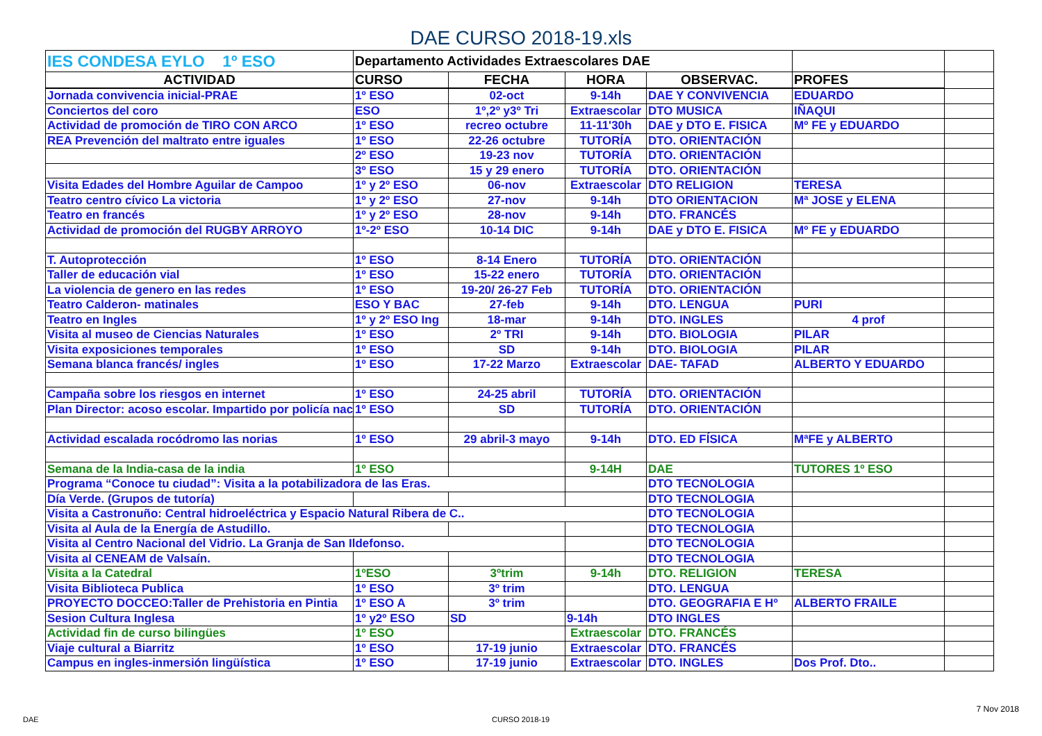DAE CURSO 2018-19.xls
| IES CONDESA EYLO 1º ESO | Departamento Actividades Extraescolares DAE | | | | | |
| ACTIVIDAD | CURSO | FECHA | HORA | OBSERVAC. | PROFES | |
| Jornada convivencia inicial-PRAE | 1º ESO | 02-oct | 9-14h | DAE Y CONVIVENCIA | EDUARDO | |
| Conciertos del coro | ESO | 1º,2º y3º Tri | Extraescolar | DTO MUSICA | IÑAQUI | |
| Actividad de promoción de TIRO CON ARCO | 1º ESO | recreo octubre | 11-11'30h | DAE y DTO E. FISICA | Mº FE y EDUARDO | |
| REA Prevención del maltrato entre iguales | 1º ESO | 22-26 octubre | TUTORÍA | DTO. ORIENTACIÓN | | |
| | 2º ESO | 19-23 nov | TUTORÍA | DTO. ORIENTACIÓN | | |
| | 3º ESO | 15 y 29 enero | TUTORÍA | DTO. ORIENTACIÓN | | |
| Visita Edades del Hombre Aguilar de Campoo | 1º y 2º ESO | 06-nov | Extraescolar | DTO RELIGION | TERESA | |
| Teatro centro cívico La victoria | 1º y 2º ESO | 27-nov | 9-14h | DTO ORIENTACION | Mª JOSE y ELENA | |
| Teatro en francés | 1º y 2º ESO | 28-nov | 9-14h | DTO. FRANCÉS | | |
| Actividad de promoción del RUGBY ARROYO | 1º-2º ESO | 10-14 DIC | 9-14h | DAE y DTO E. FISICA | Mº FE y EDUARDO | |
| T. Autoprotección | 1º ESO | 8-14 Enero | TUTORÍA | DTO. ORIENTACIÓN | | |
| Taller de educación vial | 1º ESO | 15-22 enero | TUTORÍA | DTO. ORIENTACIÓN | | |
| La violencia de genero en las redes | 1º ESO | 19-20/ 26-27 Feb | TUTORÍA | DTO. ORIENTACIÓN | | |
| Teatro Calderon- matinales | ESO Y BAC | 27-feb | 9-14h | DTO. LENGUA | PURI | |
| Teatro en Ingles | 1º y 2º ESO Ing | 18-mar | 9-14h | DTO. INGLES | 4 prof | |
| Visita al museo de Ciencias Naturales | 1º ESO | 2º TRI | 9-14h | DTO. BIOLOGIA | PILAR | |
| Visita exposiciones temporales | 1º ESO | SD | 9-14h | DTO. BIOLOGIA | PILAR | |
| Semana blanca francés/ ingles | 1º ESO | 17-22 Marzo | Extraescolar | DAE- TAFAD | ALBERTO Y EDUARDO | |
| Campaña sobre los riesgos en internet | 1º ESO | 24-25 abril | TUTORÍA | DTO. ORIENTACIÓN | | |
| Plan Director: acoso escolar. Impartido por policía nac | 1º ESO | SD | TUTORÍA | DTO. ORIENTACIÓN | | |
| Actividad escalada rocódromo las norias | 1º ESO | 29 abril-3 mayo | 9-14h | DTO. ED FÍSICA | MªFE y ALBERTO | |
| Semana de la India-casa de la india | 1º ESO | | 9-14H | DAE | TUTORES 1º ESO | |
| Programa “Conoce tu ciudad”: Visita a la potabilizadora de las Eras. | | | | DTO TECNOLOGIA | | |
| Día Verde. (Grupos de tutoría) | | | | DTO TECNOLOGIA | | |
| Visita a Castronuño: Central hidroeléctrica y Espacio Natural Ribera de C.. | | | | DTO TECNOLOGIA | | |
| Visita al Aula de la Energía de Astudillo. | | | | DTO TECNOLOGIA | | |
| Visita al Centro Nacional del Vidrio. La Granja de San Ildefonso. | | | | DTO TECNOLOGIA | | |
| Visita al CENEAM de Valsaín. | | | | DTO TECNOLOGIA | | |
| Visita a la Catedral | 1ºESO | 3ºtrim | 9-14h | DTO. RELIGION | TERESA | |
| Visita Biblioteca Publica | 1º ESO | 3º trim | | DTO. LENGUA | | |
| PROYECTO DOCCEO:Taller de Prehistoria en Pintia | 1º ESO A | 3º trim | | DTO. GEOGRAFIA E Hº | ALBERTO FRAILE | |
| Sesion Cultura Inglesa | 1º y2º ESO | SD | 9-14h | DTO INGLES | | |
| Actividad fin de curso bilingües | 1º ESO | | Extraescolar | DTO. FRANCÉS | | |
| Viaje cultural a Biarritz | 1º ESO | 17-19 junio | Extraescolar | DTO. FRANCÉS | | |
| Campus en ingles-inmersión lingüística | 1º ESO | 17-19 junio | Extraescolar | DTO. INGLES | Dos Prof. Dto.. | |
7 Nov 2018
DAE CURSO 2018-19